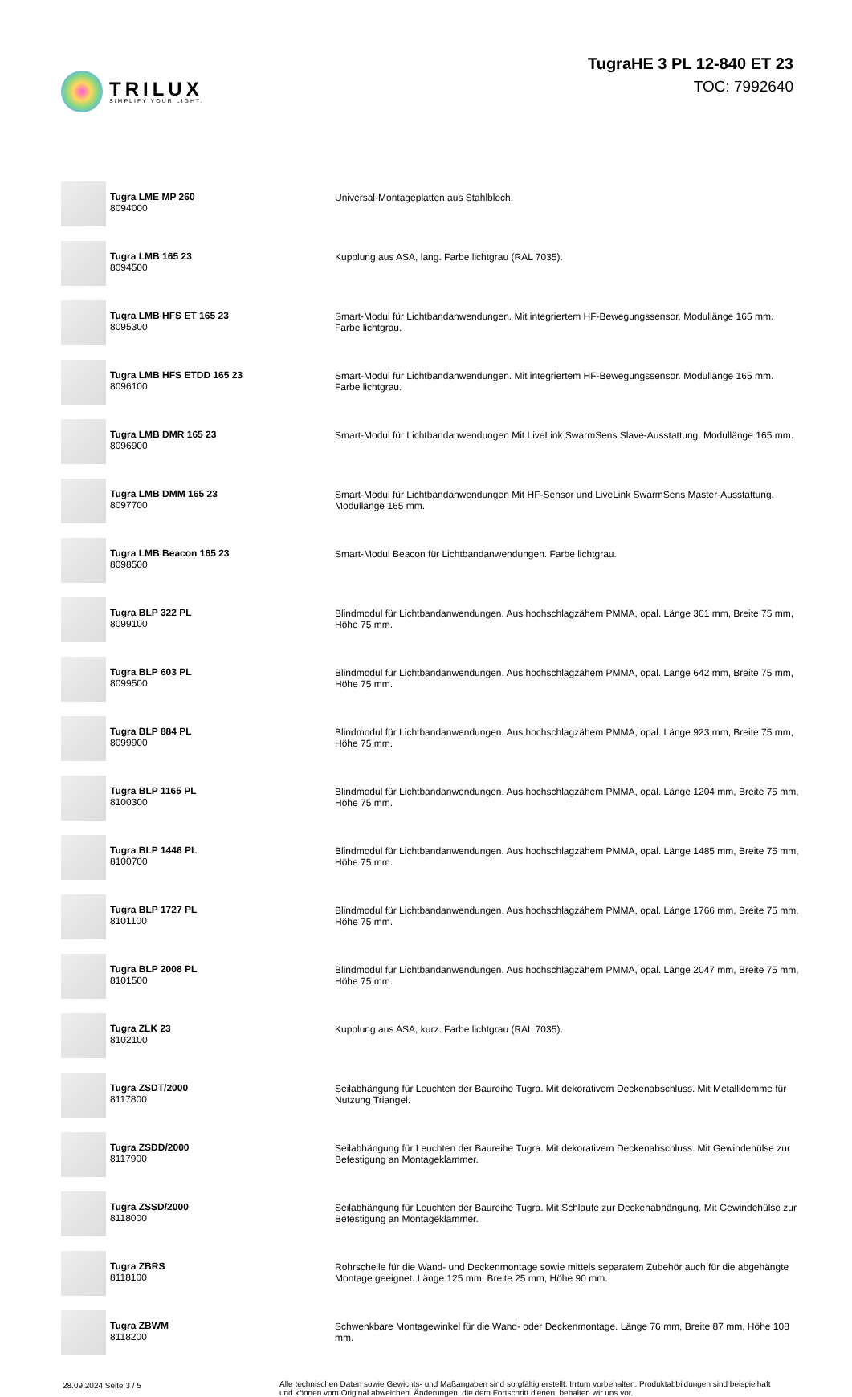TRILUX
SIMPLIFY YOUR LIGHT.
TugraHE 3 PL 12-840 ET 23
TOC: 7992640
| | Tugra LME MP 260 8094000 | Universal-Montageplatten aus Stahlblech. |
| | Tugra LMB 165 23 8094500 | Kupplung aus ASA, lang. Farbe lichtgrau (RAL 7035). |
| | Tugra LMB HFS ET 165 23 8095300 | Smart-Modul für Lichtbandanwendungen. Mit integriertem HF-Bewegungssensor. Modullänge 165 mm. Farbe lichtgrau. |
| | Tugra LMB HFS ETDD 165 23 8096100 | Smart-Modul für Lichtbandanwendungen. Mit integriertem HF-Bewegungssensor. Modullänge 165 mm. Farbe lichtgrau. |
| | Tugra LMB DMR 165 23 8096900 | Smart-Modul für Lichtbandanwendungen Mit LiveLink SwarmSens Slave-Ausstattung. Modullänge 165 mm. |
| | Tugra LMB DMM 165 23 8097700 | Smart-Modul für Lichtbandanwendungen Mit HF-Sensor und LiveLink SwarmSens Master-Ausstattung. Modullänge 165 mm. |
| | Tugra LMB Beacon 165 23 8098500 | Smart-Modul Beacon für Lichtbandanwendungen. Farbe lichtgrau. |
| | Tugra BLP 322 PL 8099100 | Blindmodul für Lichtbandanwendungen. Aus hochschlagzähem PMMA, opal. Länge 361 mm, Breite 75 mm, Höhe 75 mm. |
| | Tugra BLP 603 PL 8099500 | Blindmodul für Lichtbandanwendungen. Aus hochschlagzähem PMMA, opal. Länge 642 mm, Breite 75 mm, Höhe 75 mm. |
| | Tugra BLP 884 PL 8099900 | Blindmodul für Lichtbandanwendungen. Aus hochschlagzähem PMMA, opal. Länge 923 mm, Breite 75 mm, Höhe 75 mm. |
| | Tugra BLP 1165 PL 8100300 | Blindmodul für Lichtbandanwendungen. Aus hochschlagzähem PMMA, opal. Länge 1204 mm, Breite 75 mm, Höhe 75 mm. |
| | Tugra BLP 1446 PL 8100700 | Blindmodul für Lichtbandanwendungen. Aus hochschlagzähem PMMA, opal. Länge 1485 mm, Breite 75 mm, Höhe 75 mm. |
| | Tugra BLP 1727 PL 8101100 | Blindmodul für Lichtbandanwendungen. Aus hochschlagzähem PMMA, opal. Länge 1766 mm, Breite 75 mm, Höhe 75 mm. |
| | Tugra BLP 2008 PL 8101500 | Blindmodul für Lichtbandanwendungen. Aus hochschlagzähem PMMA, opal. Länge 2047 mm, Breite 75 mm, Höhe 75 mm. |
| | Tugra ZLK 23 8102100 | Kupplung aus ASA, kurz. Farbe lichtgrau (RAL 7035). |
| | Tugra ZSDT/2000 8117800 | Seilabhängung für Leuchten der Baureihe Tugra. Mit dekorativem Deckenabschluss. Mit Metallklemme für Nutzung Triangel. |
| | Tugra ZSDD/2000 8117900 | Seilabhängung für Leuchten der Baureihe Tugra. Mit dekorativem Deckenabschluss. Mit Gewindehülse zur Befestigung an Montageklammer. |
| | Tugra ZSSD/2000 8118000 | Seilabhängung für Leuchten der Baureihe Tugra. Mit Schlaufe zur Deckenabhängung. Mit Gewindehülse zur Befestigung an Montageklammer. |
| | Tugra ZBRS 8118100 | Rohrschelle für die Wand- und Deckenmontage sowie mittels separatem Zubehör auch für die abgehängte Montage geeignet. Länge 125 mm, Breite 25 mm, Höhe 90 mm. |
| | Tugra ZBWM 8118200 | Schwenkbare Montagewinkel für die Wand- oder Deckenmontage. Länge 76 mm, Breite 87 mm, Höhe 108 mm. |
28.09.2024 Seite 3 / 5 Alle technischen Daten sowie Gewichts- und Maßangaben sind sorgfältig erstellt. Irrtum vorbehalten. Produktabbildungen sind beispielhaft und können vom Original abweichen. Änderungen, die dem Fortschritt dienen, behalten wir uns vor.